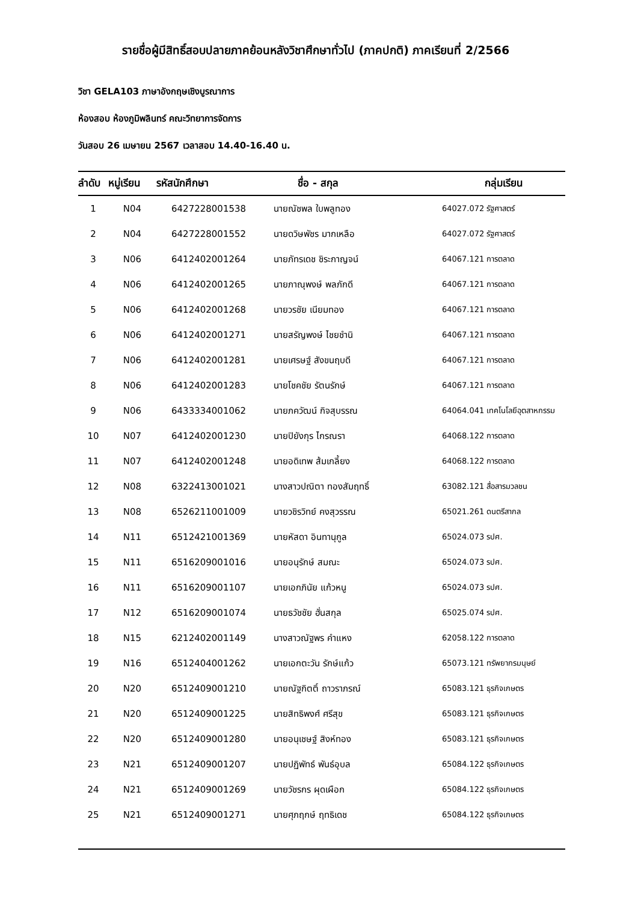รายชื่อผู้มีสิทธิ์สอบปลายภาคย้อนหลังวิชาศึกษาทั่วไป (ภาคปกติ) ภาคเรียนที่ 2/2566
วิชา GELA103 ภาษาอังกฤษเชิงบูรณาการ
ห้องสอบ ห้องภูมิพลินทร์ คณะวิทยาการจัดการ
วันสอบ 26 เมษายน 2567 เวลาสอบ 14.40-16.40 น.
| ลำดับ | หมู่เรียน | รหัสนักศึกษา | ชื่อ - สกุล | กลุ่มเรียน |
| --- | --- | --- | --- | --- |
| 1 | N04 | 6427228001538 | นายณัชพล ใบพลูทอง | 64027.072 รัฐศาสตร์ |
| 2 | N04 | 6427228001552 | นายดวิษพัชร มากเหลือ | 64027.072 รัฐศาสตร์ |
| 3 | N06 | 6412402001264 | นายภัทรเดช ชิระกาญจน์ | 64067.121 การตลาด |
| 4 | N06 | 6412402001265 | นายภาณุพงษ์ พลภักดี | 64067.121 การตลาด |
| 5 | N06 | 6412402001268 | นายวรชัย เนียมทอง | 64067.121 การตลาด |
| 6 | N06 | 6412402001271 | นายสรัญพงษ์ ไชยชำนิ | 64067.121 การตลาด |
| 7 | N06 | 6412402001281 | นายเศรษฐ์ สังขนฤบดี | 64067.121 การตลาด |
| 8 | N06 | 6412402001283 | นายโชคชัย รัตนรักษ์ | 64067.121 การตลาด |
| 9 | N06 | 6433334001062 | นายภควัฒน์ กิจสุบรรณ | 64064.041 เทคโนโลยีอุตสาหกรรม |
| 10 | N07 | 6412402001230 | นายปิยังกุร ไกรณรา | 64068.122 การตลาด |
| 11 | N07 | 6412402001248 | นายอดิเทพ ส้มเกลี้ยง | 64068.122 การตลาด |
| 12 | N08 | 6322413001021 | นางสาวปณิตา ทองสัมฤทธิ์ | 63082.121 สื่อสารมวลชน |
| 13 | N08 | 6526211001009 | นายวชิรวิทย์ คงสุวรรณ | 65021.261 ดนตรีสากล |
| 14 | N11 | 6512421001369 | นายหัสดา อินทานุกูล | 65024.073 รปศ. |
| 15 | N11 | 6516209001016 | นายอนุรักษ์ สมณะ | 65024.073 รปศ. |
| 16 | N11 | 6516209001107 | นายเอกภินัย แก้วหนู | 65024.073 รปศ. |
| 17 | N12 | 6516209001074 | นายธวัชชัย ฮั่นสกุล | 65025.074 รปศ. |
| 18 | N15 | 6212402001149 | นางสาวณัฐพร คำแหง | 62058.122 การตลาด |
| 19 | N16 | 6512404001262 | นายเอกตะวัน รักษ์แก้ว | 65073.121 ทรัพยากรมนุษย์ |
| 20 | N20 | 6512409001210 | นายณัฐกิตติ์ ถาวราภรณ์ | 65083.121 ธุรกิจเกษตร |
| 21 | N20 | 6512409001225 | นายสิทธิพงศ์ ศรีสุข | 65083.121 ธุรกิจเกษตร |
| 22 | N20 | 6512409001280 | นายอนุเชษฐ์ สิงห์ทอง | 65083.121 ธุรกิจเกษตร |
| 23 | N21 | 6512409001207 | นายปฏิพัทธ์ พันธ์อุบล | 65084.122 ธุรกิจเกษตร |
| 24 | N21 | 6512409001269 | นายวัชรกร ผุดเผือก | 65084.122 ธุรกิจเกษตร |
| 25 | N21 | 6512409001271 | นายศุภฤกษ์ ฤทธิเดช | 65084.122 ธุรกิจเกษตร |